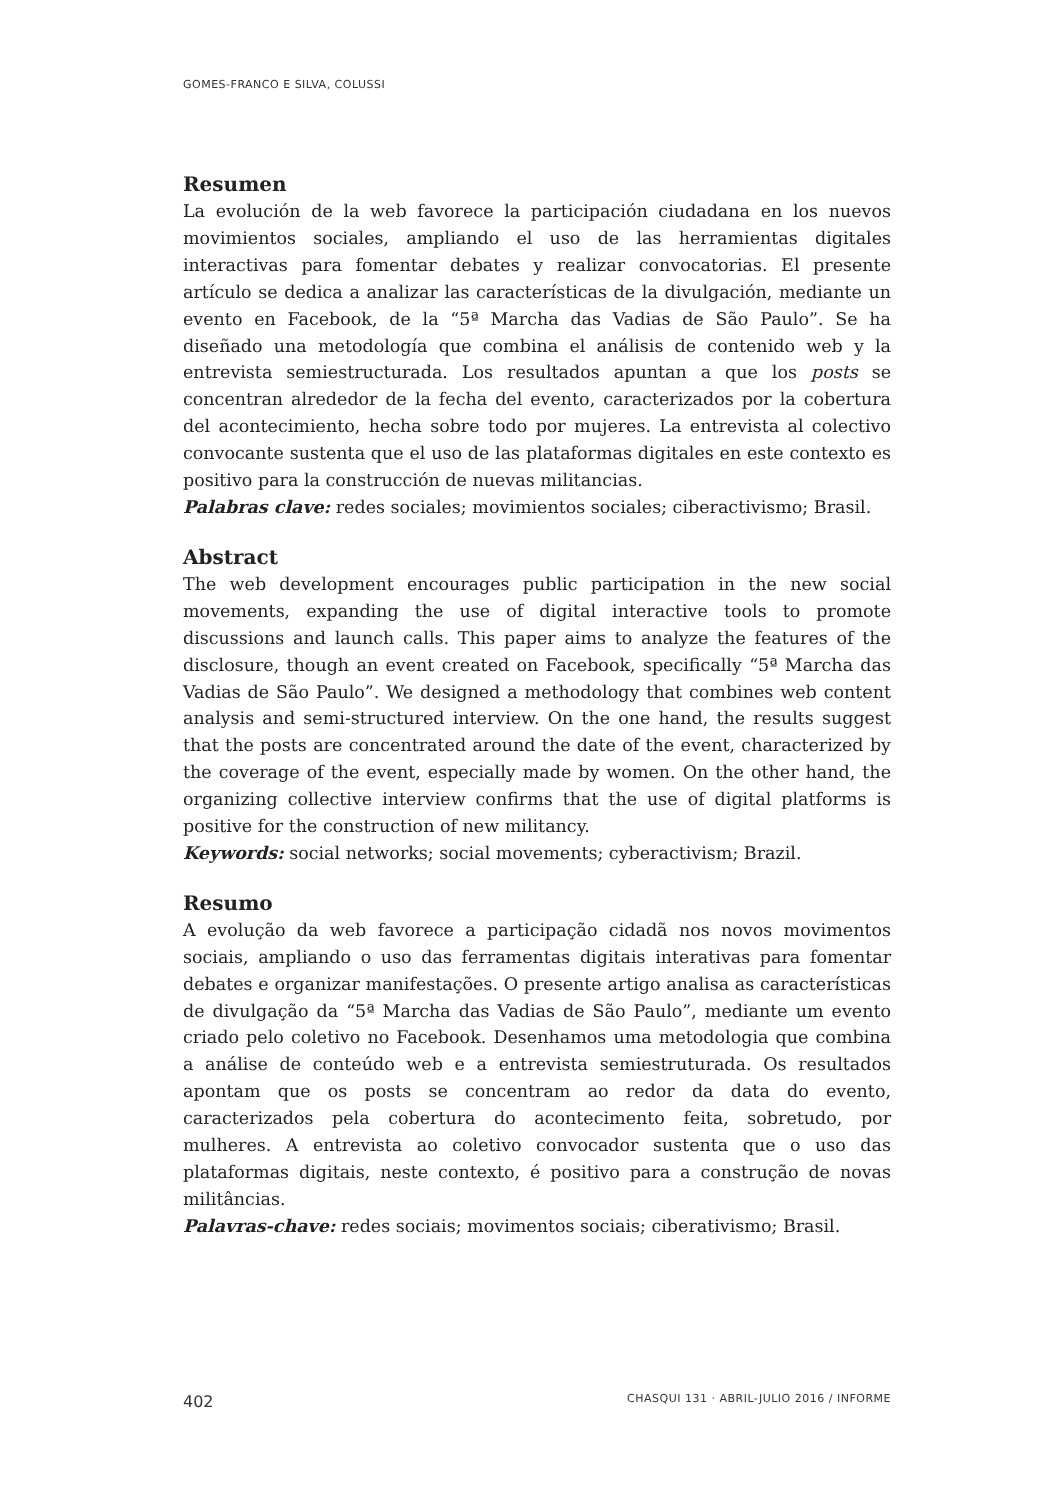GOMES-FRANCO E SILVA, COLUSSI
Resumen
La evolución de la web favorece la participación ciudadana en los nuevos movimientos sociales, ampliando el uso de las herramientas digitales interactivas para fomentar debates y realizar convocatorias. El presente artículo se dedica a analizar las características de la divulgación, mediante un evento en Facebook, de la “5ª Marcha das Vadias de São Paulo”. Se ha diseñado una metodología que combina el análisis de contenido web y la entrevista semiestructurada. Los resultados apuntan a que los posts se concentran alrededor de la fecha del evento, caracterizados por la cobertura del acontecimiento, hecha sobre todo por mujeres. La entrevista al colectivo convocante sustenta que el uso de las plataformas digitales en este contexto es positivo para la construcción de nuevas militancias.
Palabras clave: redes sociales; movimientos sociales; ciberactivismo; Brasil.
Abstract
The web development encourages public participation in the new social movements, expanding the use of digital interactive tools to promote discussions and launch calls. This paper aims to analyze the features of the disclosure, though an event created on Facebook, specifically “5ª Marcha das Vadias de São Paulo”. We designed a methodology that combines web content analysis and semi-structured interview. On the one hand, the results suggest that the posts are concentrated around the date of the event, characterized by the coverage of the event, especially made by women. On the other hand, the organizing collective interview confirms that the use of digital platforms is positive for the construction of new militancy.
Keywords: social networks; social movements; cyberactivism; Brazil.
Resumo
A evolução da web favorece a participação cidadã nos novos movimentos sociais, ampliando o uso das ferramentas digitais interativas para fomentar debates e organizar manifestações. O presente artigo analisa as características de divulgação da “5ª Marcha das Vadias de São Paulo”, mediante um evento criado pelo coletivo no Facebook. Desenhamos uma metodologia que combina a análise de conteúdo web e a entrevista semiestruturada. Os resultados apontam que os posts se concentram ao redor da data do evento, caracterizados pela cobertura do acontecimento feita, sobretudo, por mulheres. A entrevista ao coletivo convocador sustenta que o uso das plataformas digitais, neste contexto, é positivo para a construção de novas militâncias.
Palavras-chave: redes sociais; movimentos sociais; ciberativismo; Brasil.
402 CHASQUI 131 · ABRIL-JULIO 2016 / INFORME